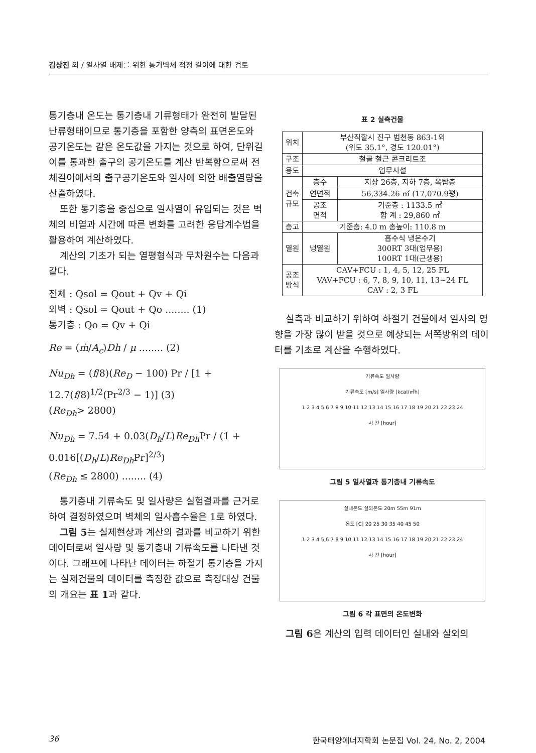김상진 외 / 일사열 배제를 위한 통기벽체 적정 길이에 대한 검토
통기층내 온도는 통기층내 기류형태가 완전히 발달된 난류형태이므로 통기층을 포함한 양측의 표면온도와 공기온도는 같은 온도값을 가지는 것으로 하여, 단위길이를 통과한 출구의 공기온도를 계산 반복함으로써 전체길이에서의 출구공기온도와 일사에 의한 배출열량을 산출하였다.
또한 통기층을 중심으로 일사열이 유입되는 것은 벽체의 비열과 시간에 따른 변화를 고려한 응답계수법을 활용하여 계산하였다.
계산의 기초가 되는 열평형식과 무차원수는 다음과 같다.
전체 : Qsol = Qout + Qv + Qi
외벽 : Qsol = Qout + Qo ........ (1)
통기층 : Qo = Qv + Qi
Re = (ṁ/A<sub>c</sub>)Dh / μ ........ (2)
Nu<sub>Dh</sub> = (f/8)(Re<sub>D</sub> − 100) Pr / [1 + 12.7(f/8)<sup>1/2</sup>(Pr<sup>2/3</sup> − 1)] (3)
(Re<sub>Dh</sub>> 2800)
Nu<sub>Dh</sub> = 7.54 + 0.03(D<sub>h</sub>/L)Re<sub>Dh</sub> Pr / (1 + 0.016[(D<sub>h</sub>/L)Re<sub>Dh</sub> Pr]<sup>2/3</sup>)
(Re<sub>Dh</sub> ≤ 2800) ........ (4)
통기층내 기류속도 및 일사량은 실험결과를 근거로 하여 결정하였으며 벽체의 일사흡수율은 1로 하였다.
그림 5는 실제현상과 계산의 결과를 비교하기 위한 데이터로써 일사량 및 통기층내 기류속도를 나타낸 것이다. 그래프에 나타난 데이터는 하절기 통기층을 가지는 실제건물의 데이터를 측정한 값으로 측정대상 건물의 개요는 표 1과 같다.
표 2 실측건물
| 위치 | 부산직할시 진구 범천동 863-1외 (위도 35.1°, 경도 120.01°) | |
| 구조 | 철골 철근 콘크리트조 | |
| 용도 | 업무시설 | |
| 건축 규모 | 층수 | 지상 26층, 지하 7층, 옥탑층 |
| | 연면적 | 56,334.26 ㎡ (17,070.9평) |
| | 공조 면적 | 기준층 : 1133.5 ㎡ 합 계 : 29,860 ㎡ |
| 층고 | 기준층: 4.0 m 총높이: 110.8 m | |
| 열원 | 냉열원 | 흡수식 냉온수기 300RT 3대(업무용) 100RT 1대(근생용) |
| 공조 방식 | CAV+FCU : 1, 4, 5, 12, 25 FL VAV+FCU : 6, 7, 8, 9, 10, 11, 13~24 FL CAV : 2, 3 FL | |
실측과 비교하기 위하여 하절기 건물에서 일사의 영향을 가장 많이 받을 것으로 예상되는 서쪽방위의 데이터를 기초로 계산을 수행하였다.
기류속도 일사량
기류속도 [m/s] 일사량 [kcal/㎡h]
1 2 3 4 5 6 7 8 9 10 11 12 13 14 15 16 17 18 19 20 21 22 23 24
시 간 [hour]
그림 5 일사열과 통기층내 기류속도
실내온도 실외온도 20m 55m 91m
온도 [C] 20 25 30 35 40 45 50
1 2 3 4 5 6 7 8 9 10 11 12 13 14 15 16 17 18 19 20 21 22 23 24
시 간 [hour]
그림 6 각 표면의 온도변화
그림 6은 계산의 입력 데이터인 실내와 실외의
36 한국태양에너지학회 논문집 Vol. 24, No. 2, 2004